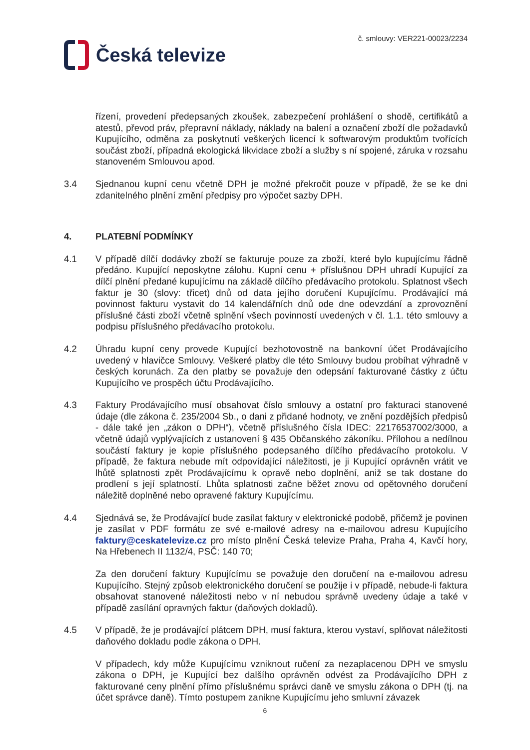Česká televize
č. smlouvy: VER221-00023/2234
řízení, provedení předepsaných zkoušek, zabezpečení prohlášení o shodě, certifikátů a atestů, převod práv, přepravní náklady, náklady na balení a označení zboží dle požadavků Kupujícího, odměna za poskytnutí veškerých licencí k softwarovým produktům tvořících součást zboží, případná ekologická likvidace zboží a služby s ní spojené, záruka v rozsahu stanoveném Smlouvou apod.
3.4 Sjednanou kupní cenu včetně DPH je možné překročit pouze v případě, že se ke dni zdanitelného plnění změní předpisy pro výpočet sazby DPH.
4. PLATEBNÍ PODMÍNKY
4.1 V případě dílčí dodávky zboží se fakturuje pouze za zboží, které bylo kupujícímu řádně předáno. Kupující neposkytne zálohu. Kupní cenu + příslušnou DPH uhradí Kupující za dílčí plnění předané kupujícímu na základě dílčího předávacího protokolu. Splatnost všech faktur je 30 (slovy: třicet) dnů od data jejího doručení Kupujícímu. Prodávající má povinnost fakturu vystavit do 14 kalendářních dnů ode dne odevzdání a zprovoznění příslušné části zboží včetně splnění všech povinností uvedených v čl. 1.1. této smlouvy a podpisu příslušného předávacího protokolu.
4.2 Úhradu kupní ceny provede Kupující bezhotovostně na bankovní účet Prodávajícího uvedený v hlavičce Smlouvy. Veškeré platby dle této Smlouvy budou probíhat výhradně v českých korunách. Za den platby se považuje den odepsání fakturované částky z účtu Kupujícího ve prospěch účtu Prodávajícího.
4.3 Faktury Prodávajícího musí obsahovat číslo smlouvy a ostatní pro fakturaci stanovené údaje (dle zákona č. 235/2004 Sb., o dani z přidané hodnoty, ve znění pozdějších předpisů - dále také jen „zákon o DPH“), včetně příslušného čísla IDEC: 22176537002/3000, a včetně údajů vyplývajících z ustanovení § 435 Občanského zákoníku. Přílohou a nedílnou součástí faktury je kopie příslušného podepsaného dílčího předávacího protokolu. V případě, že faktura nebude mít odpovídající náležitosti, je ji Kupující oprávněn vrátit ve lhůtě splatnosti zpět Prodávajícímu k opravě nebo doplnění, aniž se tak dostane do prodlení s její splatností. Lhůta splatnosti začne běžet znovu od opětovného doručení náležitě doplněné nebo opravené faktury Kupujícímu.
4.4 Sjednává se, že Prodávající bude zasílat faktury v elektronické podobě, přičemž je povinen je zasílat v PDF formátu ze své e-mailové adresy na e-mailovou adresu Kupujícího faktury@ceskatelevize.cz pro místo plnění Česká televize Praha, Praha 4, Kavčí hory, Na Hřebenech II 1132/4, PSČ: 140 70;
Za den doručení faktury Kupujícímu se považuje den doručení na e-mailovou adresu Kupujícího. Stejný způsob elektronického doručení se použije i v případě, nebude-li faktura obsahovat stanovené náležitosti nebo v ní nebudou správně uvedeny údaje a také v případě zasílání opravných faktur (daňových dokladů).
4.5 V případě, že je prodávající plátcem DPH, musí faktura, kterou vystaví, splňovat náležitosti daňového dokladu podle zákona o DPH.
V případech, kdy může Kupujícímu vzniknout ručení za nezaplacenou DPH ve smyslu zákona o DPH, je Kupující bez dalšího oprávněn odvést za Prodávajícího DPH z fakturované ceny plnění přímo příslušnému správci daně ve smyslu zákona o DPH (tj. na účet správce daně). Tímto postupem zanikne Kupujícímu jeho smluvní závazek
6